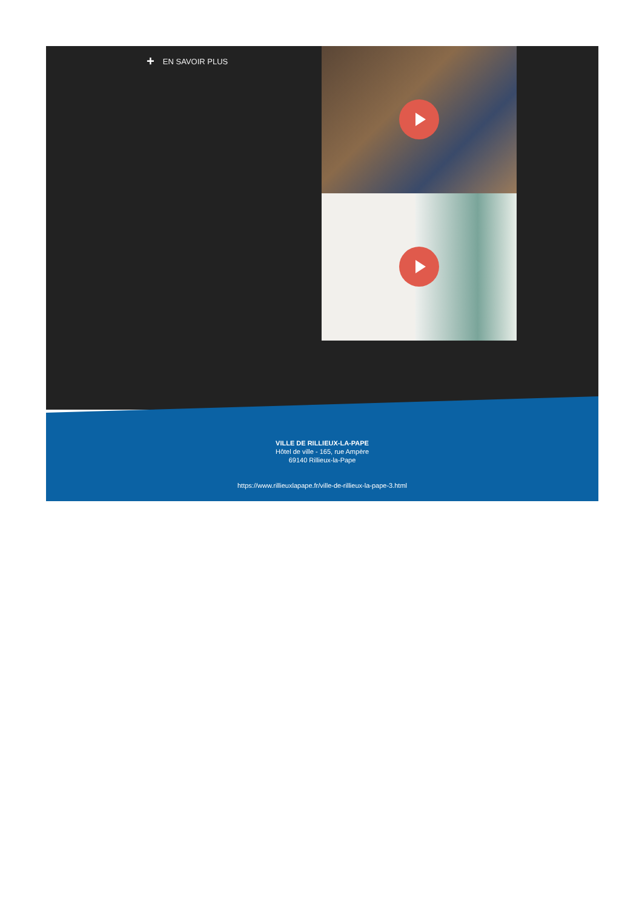+ EN SAVOIR PLUS
VILLE DE RILLIEUX-LA-PAPE
Hôtel de ville - 165, rue Ampère
69140 Rillieux-la-Pape
https://www.rillieuxlapape.fr/ville-de-rillieux-la-pape-3.html